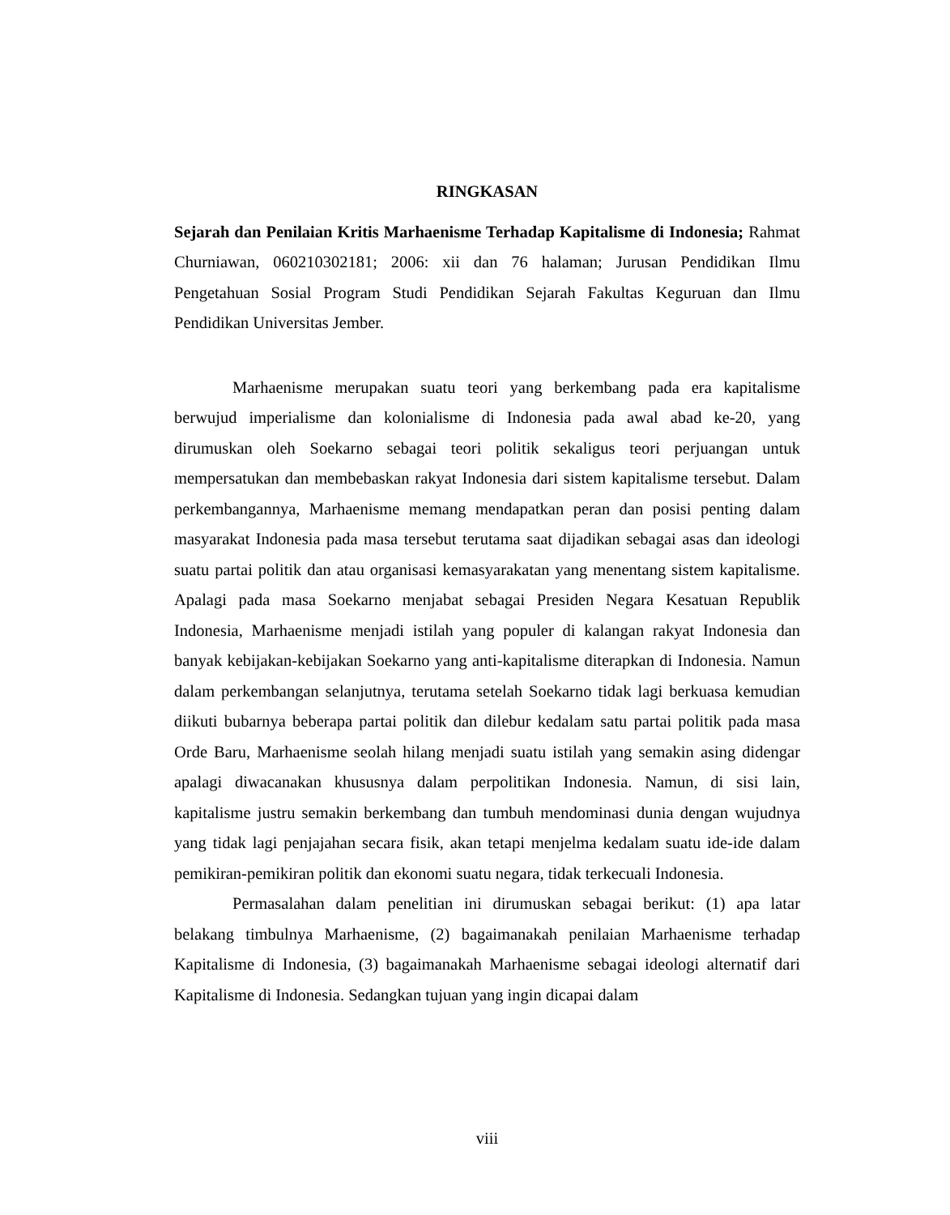RINGKASAN
Sejarah dan Penilaian Kritis Marhaenisme Terhadap Kapitalisme di Indonesia; Rahmat Churniawan, 060210302181; 2006: xii dan 76 halaman; Jurusan Pendidikan Ilmu Pengetahuan Sosial Program Studi Pendidikan Sejarah Fakultas Keguruan dan Ilmu Pendidikan Universitas Jember.
Marhaenisme merupakan suatu teori yang berkembang pada era kapitalisme berwujud imperialisme dan kolonialisme di Indonesia pada awal abad ke-20, yang dirumuskan oleh Soekarno sebagai teori politik sekaligus teori perjuangan untuk mempersatukan dan membebaskan rakyat Indonesia dari sistem kapitalisme tersebut. Dalam perkembangannya, Marhaenisme memang mendapatkan peran dan posisi penting dalam masyarakat Indonesia pada masa tersebut terutama saat dijadikan sebagai asas dan ideologi suatu partai politik dan atau organisasi kemasyarakatan yang menentang sistem kapitalisme. Apalagi pada masa Soekarno menjabat sebagai Presiden Negara Kesatuan Republik Indonesia, Marhaenisme menjadi istilah yang populer di kalangan rakyat Indonesia dan banyak kebijakan-kebijakan Soekarno yang anti-kapitalisme diterapkan di Indonesia. Namun dalam perkembangan selanjutnya, terutama setelah Soekarno tidak lagi berkuasa kemudian diikuti bubarnya beberapa partai politik dan dilebur kedalam satu partai politik pada masa Orde Baru, Marhaenisme seolah hilang menjadi suatu istilah yang semakin asing didengar apalagi diwacanakan khususnya dalam perpolitikan Indonesia. Namun, di sisi lain, kapitalisme justru semakin berkembang dan tumbuh mendominasi dunia dengan wujudnya yang tidak lagi penjajahan secara fisik, akan tetapi menjelma kedalam suatu ide-ide dalam pemikiran-pemikiran politik dan ekonomi suatu negara, tidak terkecuali Indonesia.
Permasalahan dalam penelitian ini dirumuskan sebagai berikut: (1) apa latar belakang timbulnya Marhaenisme, (2) bagaimanakah penilaian Marhaenisme terhadap Kapitalisme di Indonesia, (3) bagaimanakah Marhaenisme sebagai ideologi alternatif dari Kapitalisme di Indonesia. Sedangkan tujuan yang ingin dicapai dalam
viii